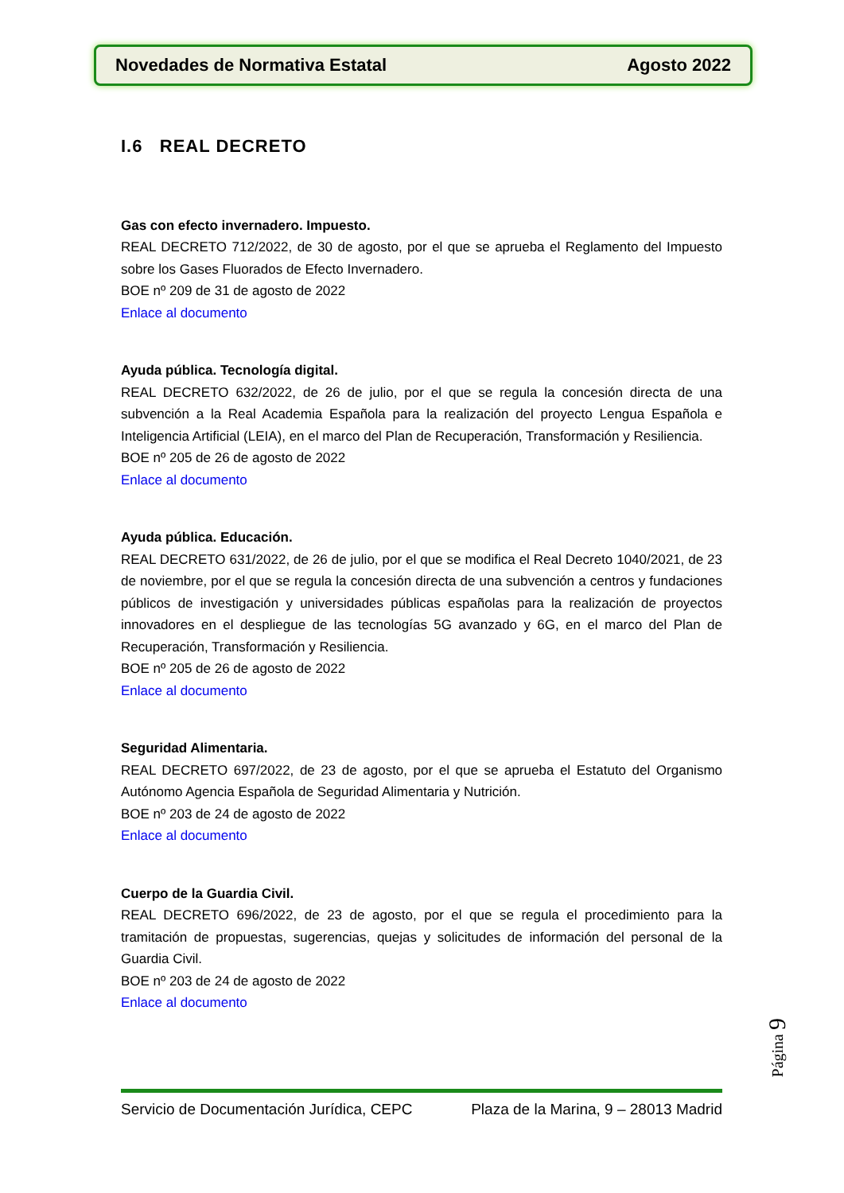Novedades de Normativa Estatal Agosto 2022
I.6 REAL DECRETO
Gas con efecto invernadero. Impuesto.
REAL DECRETO 712/2022, de 30 de agosto, por el que se aprueba el Reglamento del Impuesto sobre los Gases Fluorados de Efecto Invernadero.
BOE nº 209 de 31 de agosto de 2022
Enlace al documento
Ayuda pública. Tecnología digital.
REAL DECRETO 632/2022, de 26 de julio, por el que se regula la concesión directa de una subvención a la Real Academia Española para la realización del proyecto Lengua Española e Inteligencia Artificial (LEIA), en el marco del Plan de Recuperación, Transformación y Resiliencia.
BOE nº 205 de 26 de agosto de 2022
Enlace al documento
Ayuda pública. Educación.
REAL DECRETO 631/2022, de 26 de julio, por el que se modifica el Real Decreto 1040/2021, de 23 de noviembre, por el que se regula la concesión directa de una subvención a centros y fundaciones públicos de investigación y universidades públicas españolas para la realización de proyectos innovadores en el despliegue de las tecnologías 5G avanzado y 6G, en el marco del Plan de Recuperación, Transformación y Resiliencia.
BOE nº 205 de 26 de agosto de 2022
Enlace al documento
Seguridad Alimentaria.
REAL DECRETO 697/2022, de 23 de agosto, por el que se aprueba el Estatuto del Organismo Autónomo Agencia Española de Seguridad Alimentaria y Nutrición.
BOE nº 203 de 24 de agosto de 2022
Enlace al documento
Cuerpo de la Guardia Civil.
REAL DECRETO 696/2022, de 23 de agosto, por el que se regula el procedimiento para la tramitación de propuestas, sugerencias, quejas y solicitudes de información del personal de la Guardia Civil.
BOE nº 203 de 24 de agosto de 2022
Enlace al documento
Página 9
Servicio de Documentación Jurídica, CEPC Plaza de la Marina, 9 – 28013 Madrid